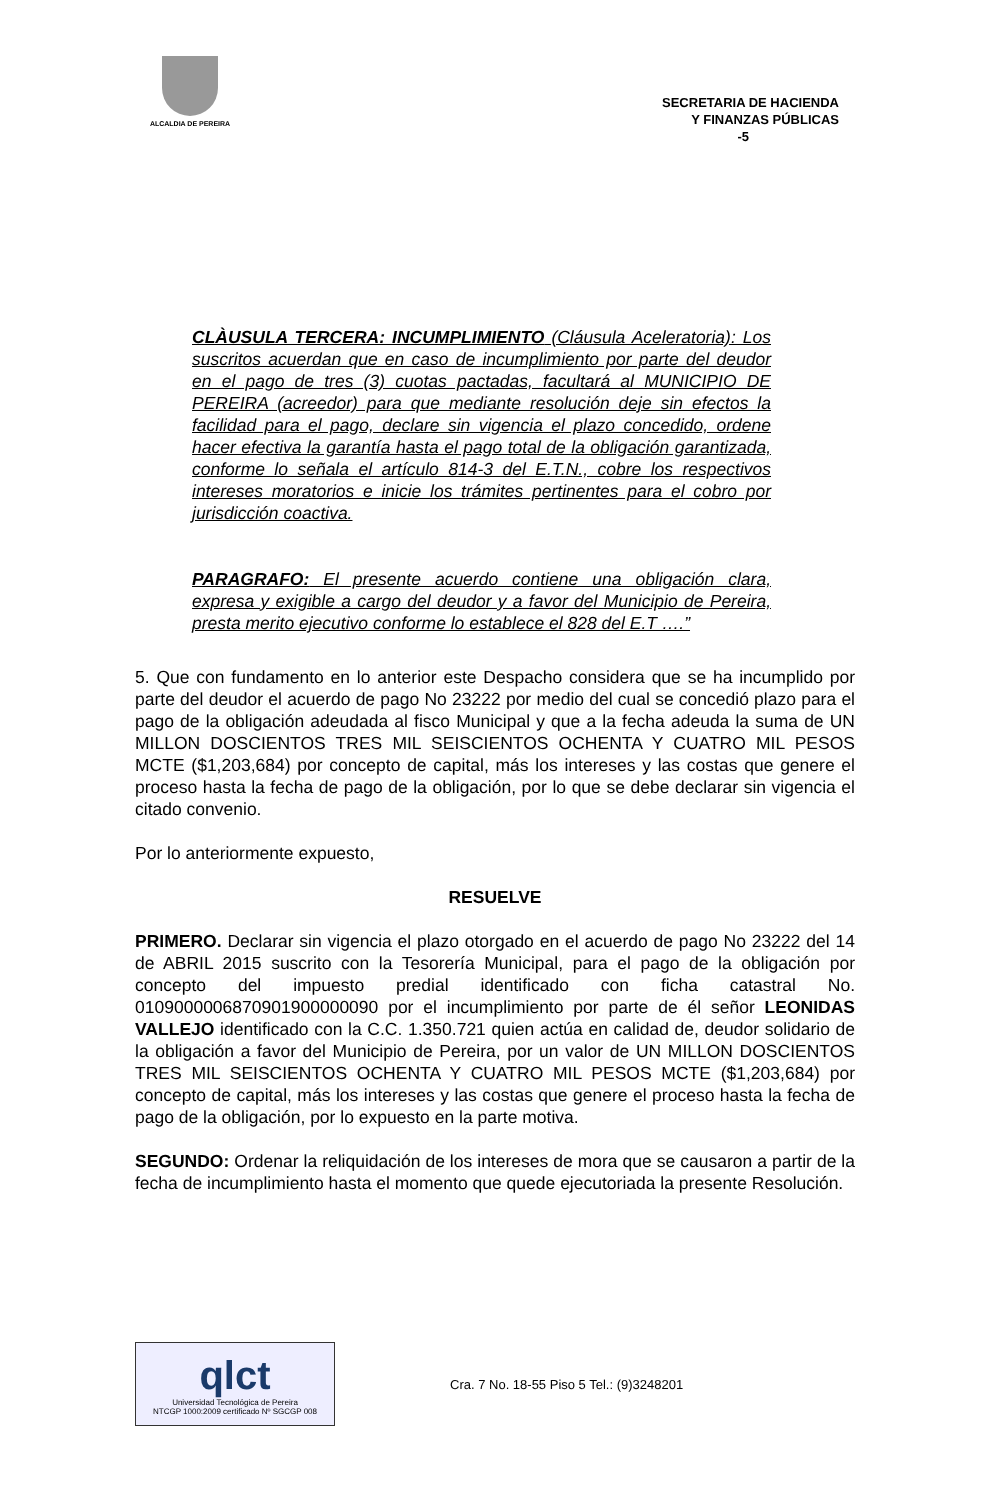ALCALDIA DE PEREIRA
SECRETARIA DE HACIENDA
Y FINANZAS PÚBLICAS
-5
CLÀUSULA TERCERA: INCUMPLIMIENTO (Cláusula Aceleratoria): Los suscritos acuerdan que en caso de incumplimiento por parte del deudor en el pago de tres (3) cuotas pactadas, facultará al MUNICIPIO DE PEREIRA (acreedor) para que mediante resolución deje sin efectos la facilidad para el pago, declare sin vigencia el plazo concedido, ordene hacer efectiva la garantía hasta el pago total de la obligación garantizada, conforme lo señala el artículo 814-3 del E.T.N., cobre los respectivos intereses moratorios e inicie los trámites pertinentes para el cobro por jurisdicción coactiva.
PARAGRAFO: El presente acuerdo contiene una obligación clara, expresa y exigible a cargo del deudor y a favor del Municipio de Pereira, presta merito ejecutivo conforme lo establece el 828 del E.T ….”
5. Que con fundamento en lo anterior este Despacho considera que se ha incumplido por parte del deudor el acuerdo de pago No 23222 por medio del cual se concedió plazo para el pago de la obligación adeudada al fisco Municipal y que a la fecha adeuda la suma de UN MILLON DOSCIENTOS TRES MIL SEISCIENTOS OCHENTA Y CUATRO MIL PESOS MCTE ($1,203,684) por concepto de capital, más los intereses y las costas que genere el proceso hasta la fecha de pago de la obligación, por lo que se debe declarar sin vigencia el citado convenio.
Por lo anteriormente expuesto,
RESUELVE
PRIMERO. Declarar sin vigencia el plazo otorgado en el acuerdo de pago No 23222 del 14 de ABRIL 2015 suscrito con la Tesorería Municipal, para el pago de la obligación por concepto del impuesto predial identificado con ficha catastral No. 010900000687090190000009​0 por el incumplimiento por parte de él señor LEONIDAS VALLEJO identificado con la C.C. 1.350.721 quien actúa en calidad de, deudor solidario de la obligación a favor del Municipio de Pereira, por un valor de UN MILLON DOSCIENTOS TRES MIL SEISCIENTOS OCHENTA Y CUATRO MIL PESOS MCTE ($1,203,684) por concepto de capital, más los intereses y las costas que genere el proceso hasta la fecha de pago de la obligación, por lo expuesto en la parte motiva.
SEGUNDO: Ordenar la reliquidación de los intereses de mora que se causaron a partir de la fecha de incumplimiento hasta el momento que quede ejecutoriada la presente Resolución.
qlct
Universidad Tecnológica de Pereira
NTCGP 1000:2009 certificado Nº SGCGP 008
Cra. 7 No. 18-55 Piso 5 Tel.: (9)3248201